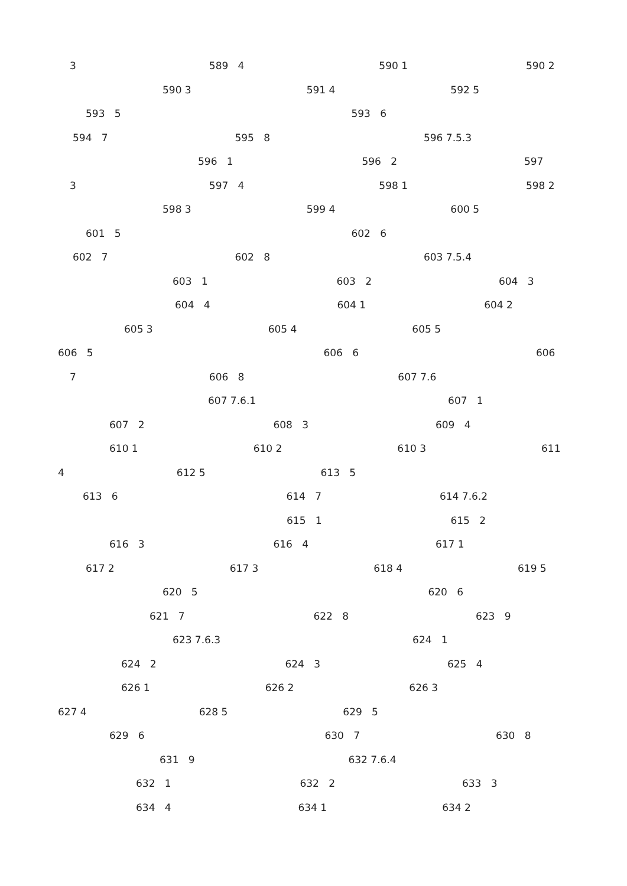3 589 4 590 1 590 2
590 3 591 4 592 5
593 5 593 6
594 7 595 8 596 7.5.3
596 1 596 2 597
3 597 4 598 1 598 2
598 3 599 4 600 5
601 5 602 6
602 7 602 8 603 7.5.4
603 1 603 2 604 3
604 4 604 1 604 2
605 3 605 4 605 5
606 5 606 6 606
7 606 8 607 7.6
607 7.6.1 607 1
607 2 608 3 609 4
610 1 610 2 610 3 611
4 612 5 613 5
613 6 614 7 614 7.6.2
615 1 615 2
616 3 616 4 617 1
617 2 617 3 618 4 619 5
620 5 620 6
621 7 622 8 623 9
623 7.6.3 624 1
624 2 624 3 625 4
626 1 626 2 626 3
627 4 628 5 629 5
629 6 630 7 630 8
631 9 632 7.6.4
632 1 632 2 633 3
634 4 634 1 634 2